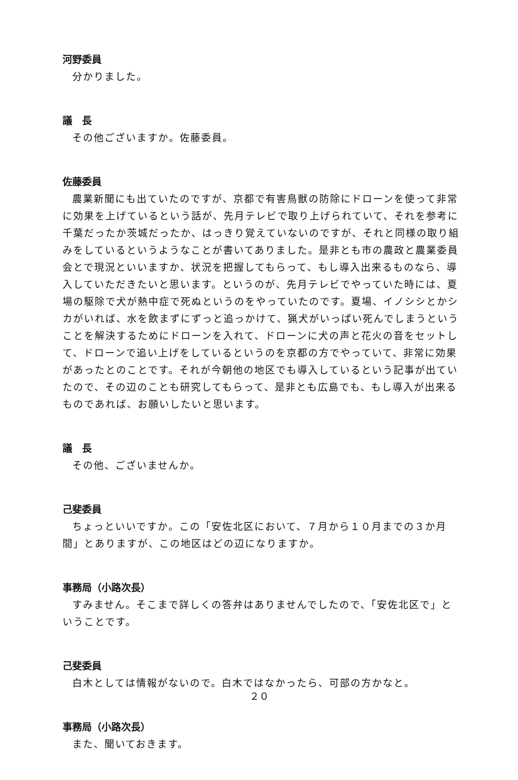河野委員
分かりました。
議　長
その他ございますか。佐藤委員。
佐藤委員
農業新聞にも出ていたのですが、京都で有害鳥獣の防除にドローンを使って非常に効果を上げているという話が、先月テレビで取り上げられていて、それを参考に千葉だったか茨城だったか、はっきり覚えていないのですが、それと同様の取り組みをしているというようなことが書いてありました。是非とも市の農政と農業委員会とで現況といいますか、状況を把握してもらって、もし導入出来るものなら、導入していただきたいと思います。というのが、先月テレビでやっていた時には、夏場の駆除で犬が熱中症で死ぬというのをやっていたのです。夏場、イノシシとかシカがいれば、水を飲まずにずっと追っかけて、猟犬がいっぱい死んでしまうということを解決するためにドローンを入れて、ドローンに犬の声と花火の音をセットして、ドローンで追い上げをしているというのを京都の方でやっていて、非常に効果があったとのことです。それが今朝他の地区でも導入しているという記事が出ていたので、その辺のことも研究してもらって、是非とも広島でも、もし導入が出来るものであれば、お願いしたいと思います。
議　長
その他、ございませんか。
己斐委員
ちょっといいですか。この「安佐北区において、７月から１０月までの３か月間」とありますが、この地区はどの辺になりますか。
事務局（小路次長）
すみません。そこまで詳しくの答弁はありませんでしたので、「安佐北区で」ということです。
己斐委員
白木としては情報がないので。白木ではなかったら、可部の方かなと。
事務局（小路次長）
また、聞いておきます。
２０